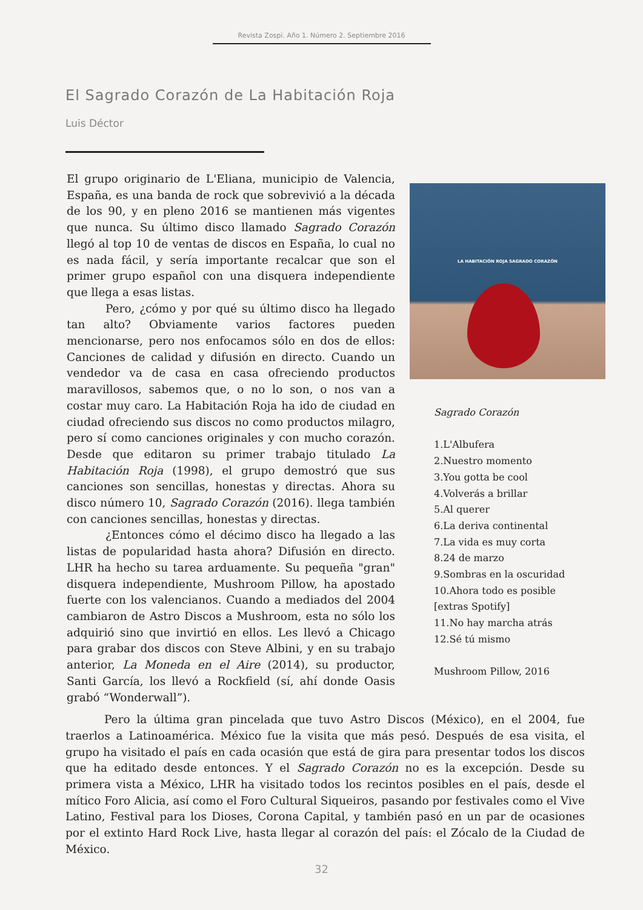Revista Zospi. Año 1. Número 2. Septiembre 2016
El Sagrado Corazón de La Habitación Roja
Luis Déctor
El grupo originario de L'Eliana, municipio de Valencia, España, es una banda de rock que sobrevivió a la década de los 90, y en pleno 2016 se mantienen más vigentes que nunca. Su último disco llamado Sagrado Corazón llegó al top 10 de ventas de discos en España, lo cual no es nada fácil, y sería importante recalcar que son el primer grupo español con una disquera independiente que llega a esas listas.
Pero, ¿cómo y por qué su último disco ha llegado tan alto? Obviamente varios factores pueden mencionarse, pero nos enfocamos sólo en dos de ellos: Canciones de calidad y difusión en directo. Cuando un vendedor va de casa en casa ofreciendo productos maravillosos, sabemos que, o no lo son, o nos van a costar muy caro. La Habitación Roja ha ido de ciudad en ciudad ofreciendo sus discos no como productos milagro, pero sí como canciones originales y con mucho corazón. Desde que editaron su primer trabajo titulado La Habitación Roja (1998), el grupo demostró que sus canciones son sencillas, honestas y directas. Ahora su disco número 10, Sagrado Corazón (2016). llega también con canciones sencillas, honestas y directas.
¿Entonces cómo el décimo disco ha llegado a las listas de popularidad hasta ahora? Difusión en directo. LHR ha hecho su tarea arduamente. Su pequeña "gran" disquera independiente, Mushroom Pillow, ha apostado fuerte con los valencianos. Cuando a mediados del 2004 cambiaron de Astro Discos a Mushroom, esta no sólo los adquirió sino que invirtió en ellos. Les llevó a Chicago para grabar dos discos con Steve Albini, y en su trabajo anterior, La Moneda en el Aire (2014), su productor, Santi García, los llevó a Rockfield (sí, ahí donde Oasis grabó “Wonderwall”).
LA HABITACIÓN ROJA SAGRADO CORAZÓN
Sagrado Corazón
1.L'Albufera
2.Nuestro momento
3.You gotta be cool
4.Volverás a brillar
5.Al querer
6.La deriva continental
7.La vida es muy corta
8.24 de marzo
9.Sombras en la oscuridad
10.Ahora todo es posible
[extras Spotify]
11.No hay marcha atrás
12.Sé tú mismo
Mushroom Pillow, 2016
Pero la última gran pincelada que tuvo Astro Discos (México), en el 2004, fue traerlos a Latinoamérica. México fue la visita que más pesó. Después de esa visita, el grupo ha visitado el país en cada ocasión que está de gira para presentar todos los discos que ha editado desde entonces. Y el Sagrado Corazón no es la excepción. Desde su primera vista a México, LHR ha visitado todos los recintos posibles en el país, desde el mítico Foro Alicia, así como el Foro Cultural Siqueiros, pasando por festivales como el Vive Latino, Festival para los Dioses, Corona Capital, y también pasó en un par de ocasiones por el extinto Hard Rock Live, hasta llegar al corazón del país: el Zócalo de la Ciudad de México.
32